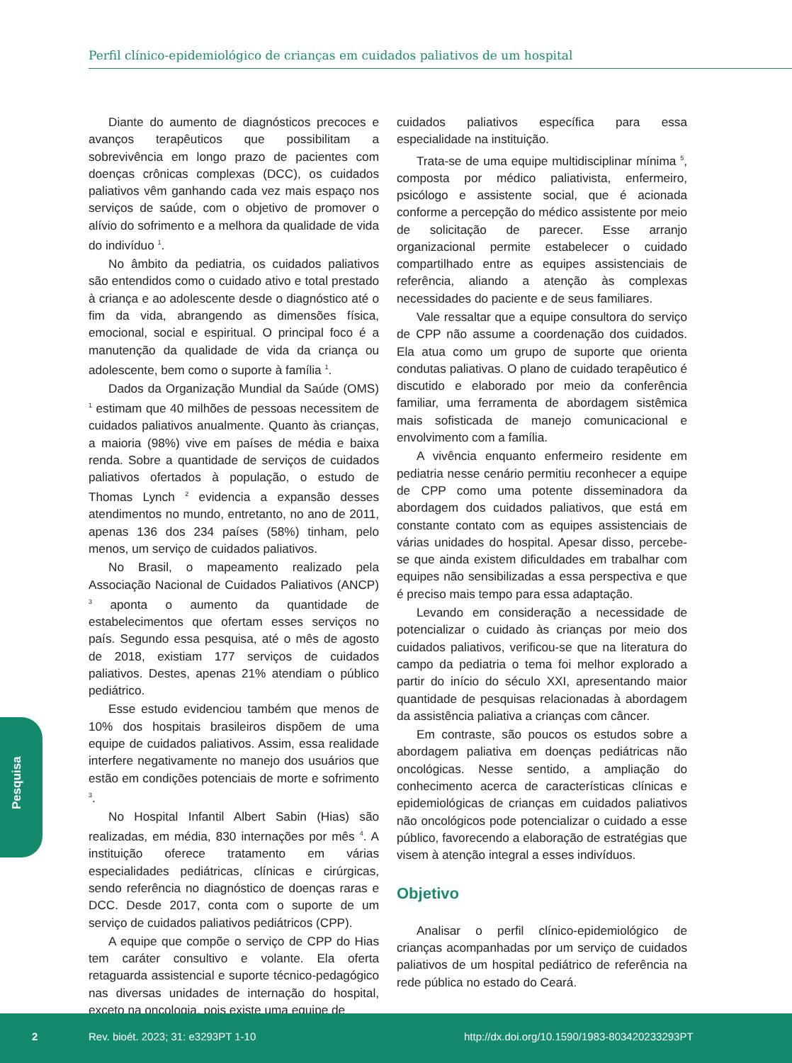Perfil clínico-epidemiológico de crianças em cuidados paliativos de um hospital
Diante do aumento de diagnósticos precoces e avanços terapêuticos que possibilitam a sobrevivência em longo prazo de pacientes com doenças crônicas complexas (DCC), os cuidados paliativos vêm ganhando cada vez mais espaço nos serviços de saúde, com o objetivo de promover o alívio do sofrimento e a melhora da qualidade de vida do indivíduo <sup>1</sup>.
No âmbito da pediatria, os cuidados paliativos são entendidos como o cuidado ativo e total prestado à criança e ao adolescente desde o diagnóstico até o fim da vida, abrangendo as dimensões física, emocional, social e espiritual. O principal foco é a manutenção da qualidade de vida da criança ou adolescente, bem como o suporte à família <sup>1</sup>.
Dados da Organização Mundial da Saúde (OMS) <sup>1</sup> estimam que 40 milhões de pessoas necessitem de cuidados paliativos anualmente. Quanto às crianças, a maioria (98%) vive em países de média e baixa renda. Sobre a quantidade de serviços de cuidados paliativos ofertados à população, o estudo de Thomas Lynch <sup>2</sup> evidencia a expansão desses atendimentos no mundo, entretanto, no ano de 2011, apenas 136 dos 234 países (58%) tinham, pelo menos, um serviço de cuidados paliativos.
No Brasil, o mapeamento realizado pela Associação Nacional de Cuidados Paliativos (ANCP) <sup>3</sup> aponta o aumento da quantidade de estabelecimentos que ofertam esses serviços no país. Segundo essa pesquisa, até o mês de agosto de 2018, existiam 177 serviços de cuidados paliativos. Destes, apenas 21% atendiam o público pediátrico.
Esse estudo evidenciou também que menos de 10% dos hospitais brasileiros dispõem de uma equipe de cuidados paliativos. Assim, essa realidade interfere negativamente no manejo dos usuários que estão em condições potenciais de morte e sofrimento <sup>3</sup>.
No Hospital Infantil Albert Sabin (Hias) são realizadas, em média, 830 internações por mês <sup>4</sup>. A instituição oferece tratamento em várias especialidades pediátricas, clínicas e cirúrgicas, sendo referência no diagnóstico de doenças raras e DCC. Desde 2017, conta com o suporte de um serviço de cuidados paliativos pediátricos (CPP).
A equipe que compõe o serviço de CPP do Hias tem caráter consultivo e volante. Ela oferta retaguarda assistencial e suporte técnico-pedagógico nas diversas unidades de internação do hospital, exceto na oncologia, pois existe uma equipe de
cuidados paliativos específica para essa especialidade na instituição.
Trata-se de uma equipe multidisciplinar mínima <sup>5</sup>, composta por médico paliativista, enfermeiro, psicólogo e assistente social, que é acionada conforme a percepção do médico assistente por meio de solicitação de parecer. Esse arranjo organizacional permite estabelecer o cuidado compartilhado entre as equipes assistenciais de referência, aliando a atenção às complexas necessidades do paciente e de seus familiares.
Vale ressaltar que a equipe consultora do serviço de CPP não assume a coordenação dos cuidados. Ela atua como um grupo de suporte que orienta condutas paliativas. O plano de cuidado terapêutico é discutido e elaborado por meio da conferência familiar, uma ferramenta de abordagem sistêmica mais sofisticada de manejo comunicacional e envolvimento com a família.
A vivência enquanto enfermeiro residente em pediatria nesse cenário permitiu reconhecer a equipe de CPP como uma potente disseminadora da abordagem dos cuidados paliativos, que está em constante contato com as equipes assistenciais de várias unidades do hospital. Apesar disso, percebe-se que ainda existem dificuldades em trabalhar com equipes não sensibilizadas a essa perspectiva e que é preciso mais tempo para essa adaptação.
Levando em consideração a necessidade de potencializar o cuidado às crianças por meio dos cuidados paliativos, verificou-se que na literatura do campo da pediatria o tema foi melhor explorado a partir do início do século XXI, apresentando maior quantidade de pesquisas relacionadas à abordagem da assistência paliativa a crianças com câncer.
Em contraste, são poucos os estudos sobre a abordagem paliativa em doenças pediátricas não oncológicas. Nesse sentido, a ampliação do conhecimento acerca de características clínicas e epidemiológicas de crianças em cuidados paliativos não oncológicos pode potencializar o cuidado a esse público, favorecendo a elaboração de estratégias que visem à atenção integral a esses indivíduos.
Objetivo
Analisar o perfil clínico-epidemiológico de crianças acompanhadas por um serviço de cuidados paliativos de um hospital pediátrico de referência na rede pública no estado do Ceará.
Pesquisa
2 Rev. bioét. 2023; 31: e3293PT 1-10 http://dx.doi.org/10.1590/1983-803420233293PT